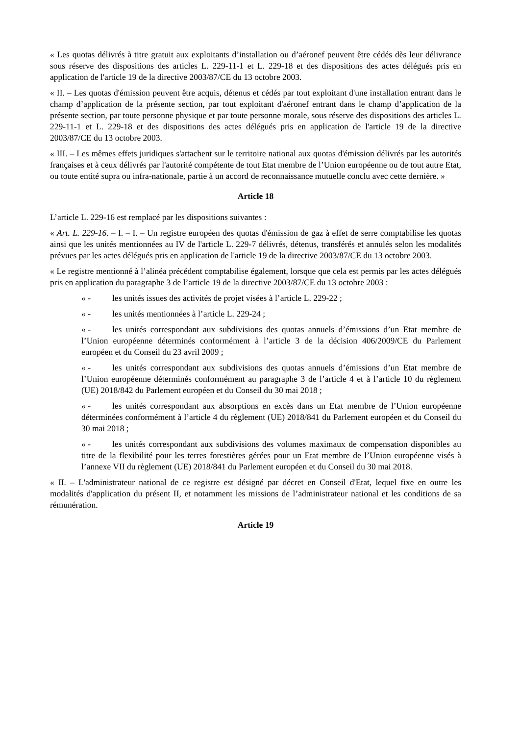« Les quotas délivrés à titre gratuit aux exploitants d’installation ou d’aéronef peuvent être cédés dès leur délivrance sous réserve des dispositions des articles L. 229-11-1 et L. 229-18 et des dispositions des actes délégués pris en application de l'article 19 de la directive 2003/87/CE du 13 octobre 2003.
« II. – Les quotas d'émission peuvent être acquis, détenus et cédés par tout exploitant d'une installation entrant dans le champ d’application de la présente section, par tout exploitant d'aéronef entrant dans le champ d’application de la présente section, par toute personne physique et par toute personne morale, sous réserve des dispositions des articles L. 229-11-1 et L. 229-18 et des dispositions des actes délégués pris en application de l'article 19 de la directive 2003/87/CE du 13 octobre 2003.
« III. – Les mêmes effets juridiques s'attachent sur le territoire national aux quotas d'émission délivrés par les autorités françaises et à ceux délivrés par l'autorité compétente de tout Etat membre de l’Union européenne ou de tout autre Etat, ou toute entité supra ou infra-nationale, partie à un accord de reconnaissance mutuelle conclu avec cette dernière. »
Article 18
L’article L. 229-16 est remplacé par les dispositions suivantes :
« Art. L. 229-16. – I. – I. – Un registre européen des quotas d'émission de gaz à effet de serre comptabilise les quotas ainsi que les unités mentionnées au IV de l'article L. 229-7 délivrés, détenus, transférés et annulés selon les modalités prévues par les actes délégués pris en application de l'article 19 de la directive 2003/87/CE du 13 octobre 2003.
« Le registre mentionné à l’alinéa précédent comptabilise également, lorsque que cela est permis par les actes délégués pris en application du paragraphe 3 de l’article 19 de la directive 2003/87/CE du 13 octobre 2003 :
« - les unités issues des activités de projet visées à l’article L. 229-22 ;
« - les unités mentionnées à l’article L. 229-24 ;
« - les unités correspondant aux subdivisions des quotas annuels d’émissions d’un Etat membre de l’Union européenne déterminés conformément à l’article 3 de la décision 406/2009/CE du Parlement européen et du Conseil du 23 avril 2009 ;
« - les unités correspondant aux subdivisions des quotas annuels d’émissions d’un Etat membre de l’Union européenne déterminés conformément au paragraphe 3 de l’article 4 et à l’article 10 du règlement (UE) 2018/842 du Parlement européen et du Conseil du 30 mai 2018 ;
« - les unités correspondant aux absorptions en excès dans un Etat membre de l’Union européenne déterminées conformément à l’article 4 du règlement (UE) 2018/841 du Parlement européen et du Conseil du 30 mai 2018 ;
« - les unités correspondant aux subdivisions des volumes maximaux de compensation disponibles au titre de la flexibilité pour les terres forestières gérées pour un Etat membre de l’Union européenne visés à l’annexe VII du règlement (UE) 2018/841 du Parlement européen et du Conseil du 30 mai 2018.
« II. – L'administrateur national de ce registre est désigné par décret en Conseil d'Etat, lequel fixe en outre les modalités d'application du présent II, et notamment les missions de l’administrateur national et les conditions de sa rémunération.
Article 19